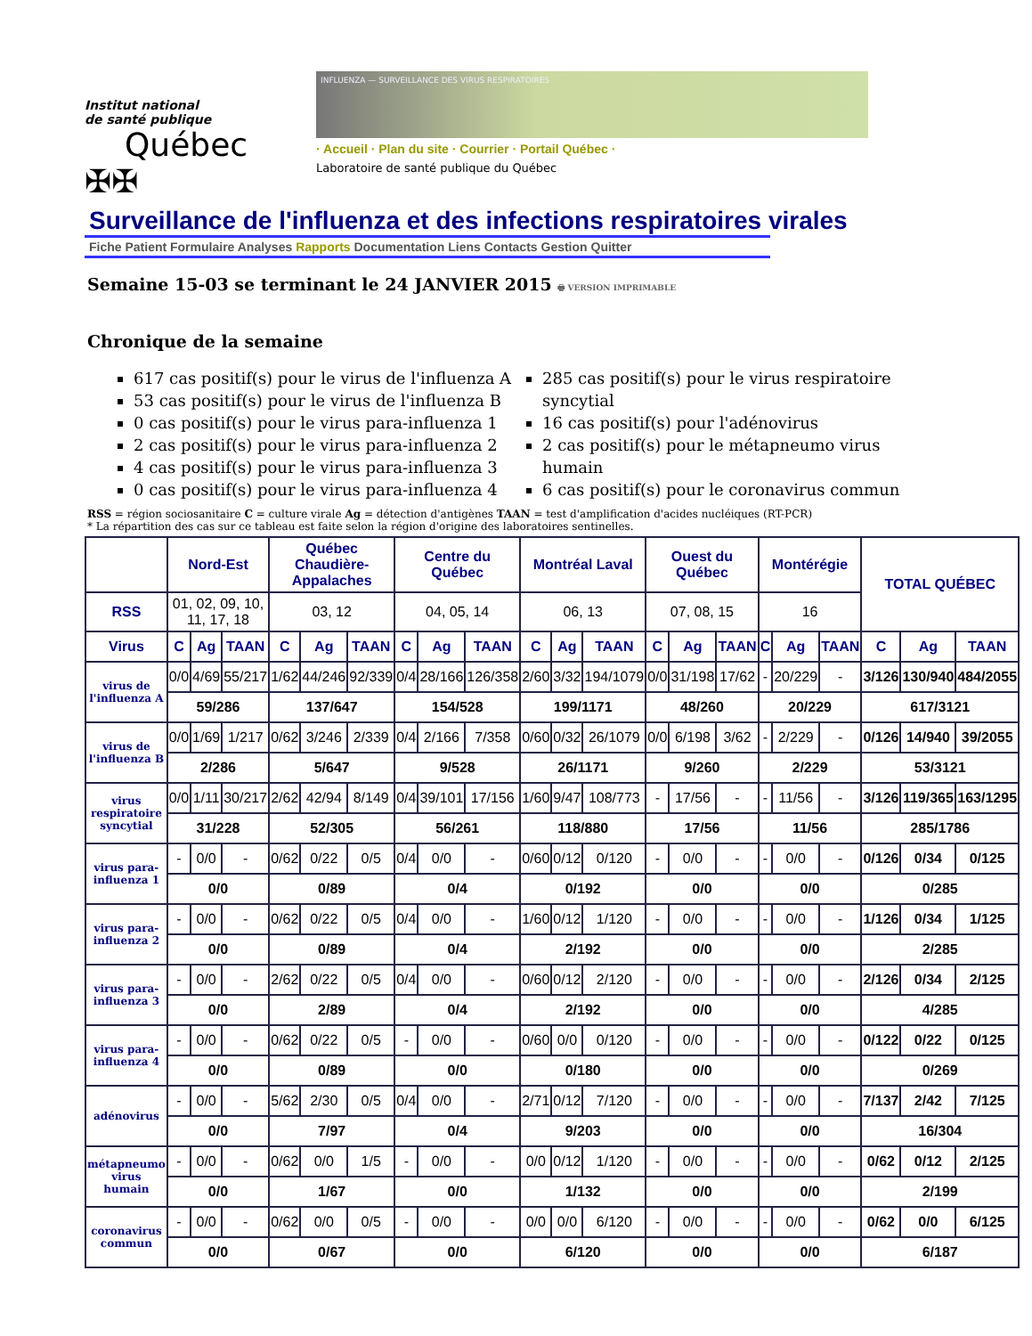Institut national
de santé publique
Québec ✠✠
INFLUENZA — SURVEILLANCE DES VIRUS RESPIRATOIRES
· Accueil · Plan du site · Courrier · Portail Québec ·
Laboratoire de santé publique du Québec
Surveillance de l'influenza et des infections respiratoires virales
Fiche Patient Formulaire Analyses Rapports Documentation Liens Contacts Gestion Quitter
Semaine 15-03 se terminant le 24 JANVIER 2015 🖶 VERSION IMPRIMABLE
Chronique de la semaine
617 cas positif(s) pour le virus de l'influenza A
53 cas positif(s) pour le virus de l'influenza B
0 cas positif(s) pour le virus para-influenza 1
2 cas positif(s) pour le virus para-influenza 2
4 cas positif(s) pour le virus para-influenza 3
0 cas positif(s) pour le virus para-influenza 4
285 cas positif(s) pour le virus respiratoire syncytial
16 cas positif(s) pour l'adénovirus
2 cas positif(s) pour le métapneumo virus humain
6 cas positif(s) pour le coronavirus commun
RSS = région sociosanitaire C = culture virale Ag = détection d'antigènes TAAN = test d'amplification d'acides nucléiques (RT-PCR)
* La répartition des cas sur ce tableau est faite selon la région d'origine des laboratoires sentinelles.
| | Nord-Est | | | Québec Chaudière-Appalaches | | | Centre du Québec | | | Montréal Laval | | | Ouest du Québec | | | Montérégie | | | TOTAL QUÉBEC | | |
| --- | --- | --- | --- | --- | --- | --- | --- | --- | --- | --- | --- | --- | --- | --- | --- | --- | --- | --- | --- | --- | --- |
| RSS | 01, 02, 09, 10, 11, 17, 18 | | | 03, 12 | | | 04, 05, 14 | | | 06, 13 | | | 07, 08, 15 | | | 16 | | | | | |
| Virus | C | Ag | TAAN | C | Ag | TAAN | C | Ag | TAAN | C | Ag | TAAN | C | Ag | TAAN | C | Ag | TAAN | C | Ag | TAAN |
| virus de l'influenza A | 0/0 | 4/69 | 55/217 | 1/62 | 44/246 | 92/339 | 0/4 | 28/166 | 126/358 | 2/60 | 3/32 | 194/1079 | 0/0 | 31/198 | 17/62 | - | 20/229 | - | 3/126 | 130/940 | 484/2055 |
| | 59/286 | | | 137/647 | | | 154/528 | | | 199/1171 | | | 48/260 | | | 20/229 | | | 617/3121 | | |
| virus de l'influenza B | 0/0 | 1/69 | 1/217 | 0/62 | 3/246 | 2/339 | 0/4 | 2/166 | 7/358 | 0/60 | 0/32 | 26/1079 | 0/0 | 6/198 | 3/62 | - | 2/229 | - | 0/126 | 14/940 | 39/2055 |
| | 2/286 | | | 5/647 | | | 9/528 | | | 26/1171 | | | 9/260 | | | 2/229 | | | 53/3121 | | |
| virus respiratoire syncytial | 0/0 | 1/11 | 30/217 | 2/62 | 42/94 | 8/149 | 0/4 | 39/101 | 17/156 | 1/60 | 9/47 | 108/773 | - | 17/56 | - | - | 11/56 | - | 3/126 | 119/365 | 163/1295 |
| | 31/228 | | | 52/305 | | | 56/261 | | | 118/880 | | | 17/56 | | | 11/56 | | | 285/1786 | | |
| virus para-influenza 1 | - | 0/0 | - | 0/62 | 0/22 | 0/5 | 0/4 | 0/0 | - | 0/60 | 0/12 | 0/120 | - | 0/0 | - | - | 0/0 | - | 0/126 | 0/34 | 0/125 |
| | 0/0 | | | 0/89 | | | 0/4 | | | 0/192 | | | 0/0 | | | 0/0 | | | 0/285 | | |
| virus para-influenza 2 | - | 0/0 | - | 0/62 | 0/22 | 0/5 | 0/4 | 0/0 | - | 1/60 | 0/12 | 1/120 | - | 0/0 | - | - | 0/0 | - | 1/126 | 0/34 | 1/125 |
| | 0/0 | | | 0/89 | | | 0/4 | | | 2/192 | | | 0/0 | | | 0/0 | | | 2/285 | | |
| virus para-influenza 3 | - | 0/0 | - | 2/62 | 0/22 | 0/5 | 0/4 | 0/0 | - | 0/60 | 0/12 | 2/120 | - | 0/0 | - | - | 0/0 | - | 2/126 | 0/34 | 2/125 |
| | 0/0 | | | 2/89 | | | 0/4 | | | 2/192 | | | 0/0 | | | 0/0 | | | 4/285 | | |
| virus para-influenza 4 | - | 0/0 | - | 0/62 | 0/22 | 0/5 | - | 0/0 | - | 0/60 | 0/0 | 0/120 | - | 0/0 | - | - | 0/0 | - | 0/122 | 0/22 | 0/125 |
| | 0/0 | | | 0/89 | | | 0/0 | | | 0/180 | | | 0/0 | | | 0/0 | | | 0/269 | | |
| adénovirus | - | 0/0 | - | 5/62 | 2/30 | 0/5 | 0/4 | 0/0 | - | 2/71 | 0/12 | 7/120 | - | 0/0 | - | - | 0/0 | - | 7/137 | 2/42 | 7/125 |
| | 0/0 | | | 7/97 | | | 0/4 | | | 9/203 | | | 0/0 | | | 0/0 | | | 16/304 | | |
| métapneumo virus humain | - | 0/0 | - | 0/62 | 0/0 | 1/5 | - | 0/0 | - | 0/0 | 0/12 | 1/120 | - | 0/0 | - | - | 0/0 | - | 0/62 | 0/12 | 2/125 |
| | 0/0 | | | 1/67 | | | 0/0 | | | 1/132 | | | 0/0 | | | 0/0 | | | 2/199 | | |
| coronavirus commun | - | 0/0 | - | 0/62 | 0/0 | 0/5 | - | 0/0 | - | 0/0 | 0/0 | 6/120 | - | 0/0 | - | - | 0/0 | - | 0/62 | 0/0 | 6/125 |
| | 0/0 | | | 0/67 | | | 0/0 | | | 6/120 | | | 0/0 | | | 0/0 | | | 6/187 | | |